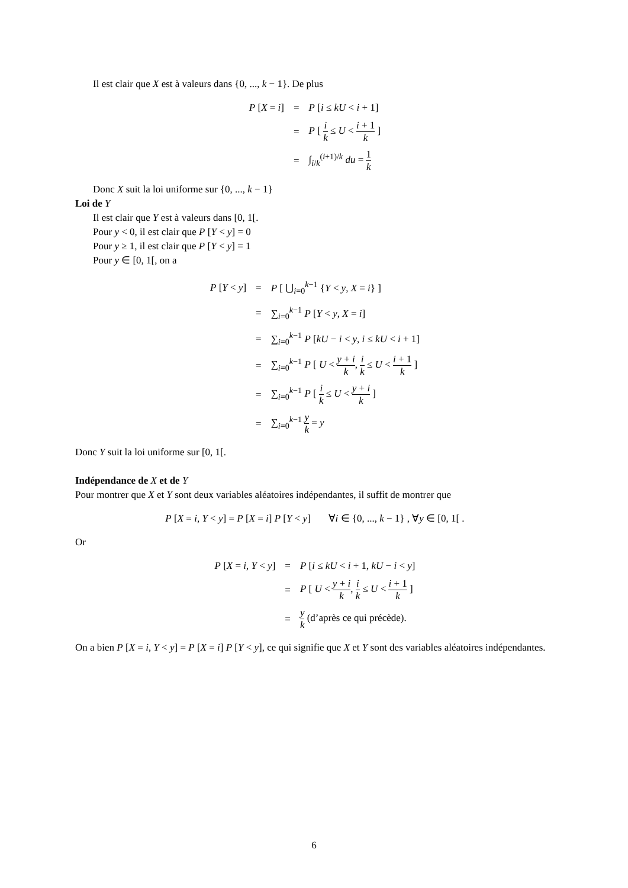Il est clair que X est à valeurs dans {0, ..., k − 1}. De plus
| P [ X = i ] | = | P [ i ≤ kU < i + 1] |
| | = | P [ i k ≤ U < i + 1 k ] |
| | = | ∫<sub>i/k</sub><sup>(i+1)/k</sup> du = 1 k |
Donc X suit la loi uniforme sur {0, ..., k − 1}
Loi de Y
Il est clair que Y est à valeurs dans [0, 1[.
Pour y < 0, il est clair que P [Y < y] = 0
Pour y ≥ 1, il est clair que P [Y < y] = 1
Pour y ∈ [0, 1[, on a
| P [ Y < y ] | = | P [ ⋃<sub>i=0</sub><sup>k−1</sup> { Y < y , X = i } ] |
| | = | ∑<sub>i=0</sub><sup>k−1</sup> P [ Y < y , X = i ] |
| | = | ∑<sub>i=0</sub><sup>k−1</sup> P [ kU − i < y , i ≤ kU < i + 1] |
| | = | ∑<sub>i=0</sub><sup>k−1</sup> P [ U < y + i k , i k ≤ U < i + 1 k ] |
| | = | ∑<sub>i=0</sub><sup>k−1</sup> P [ i k ≤ U < y + i k ] |
| | = | ∑<sub>i=0</sub><sup>k−1</sup> y k = y |
Donc Y suit la loi uniforme sur [0, 1[.
Indépendance de X et de Y
Pour montrer que X et Y sont deux variables aléatoires indépendantes, il suffit de montrer que
P [X = i, Y < y] = P [X = i] P [Y < y] ∀i ∈ {0, ..., k − 1} , ∀y ∈ [0, 1[ .
Or
| P [ X = i , Y < y ] | = | P [ i ≤ kU < i + 1, kU − i < y ] |
| | = | P [ U < y + i k , i k ≤ U < i + 1 k ] |
| | = | y k (d’après ce qui précède). |
On a bien P [X = i, Y < y] = P [X = i] P [Y < y], ce qui signifie que X et Y sont des variables aléatoires indépendantes.
6